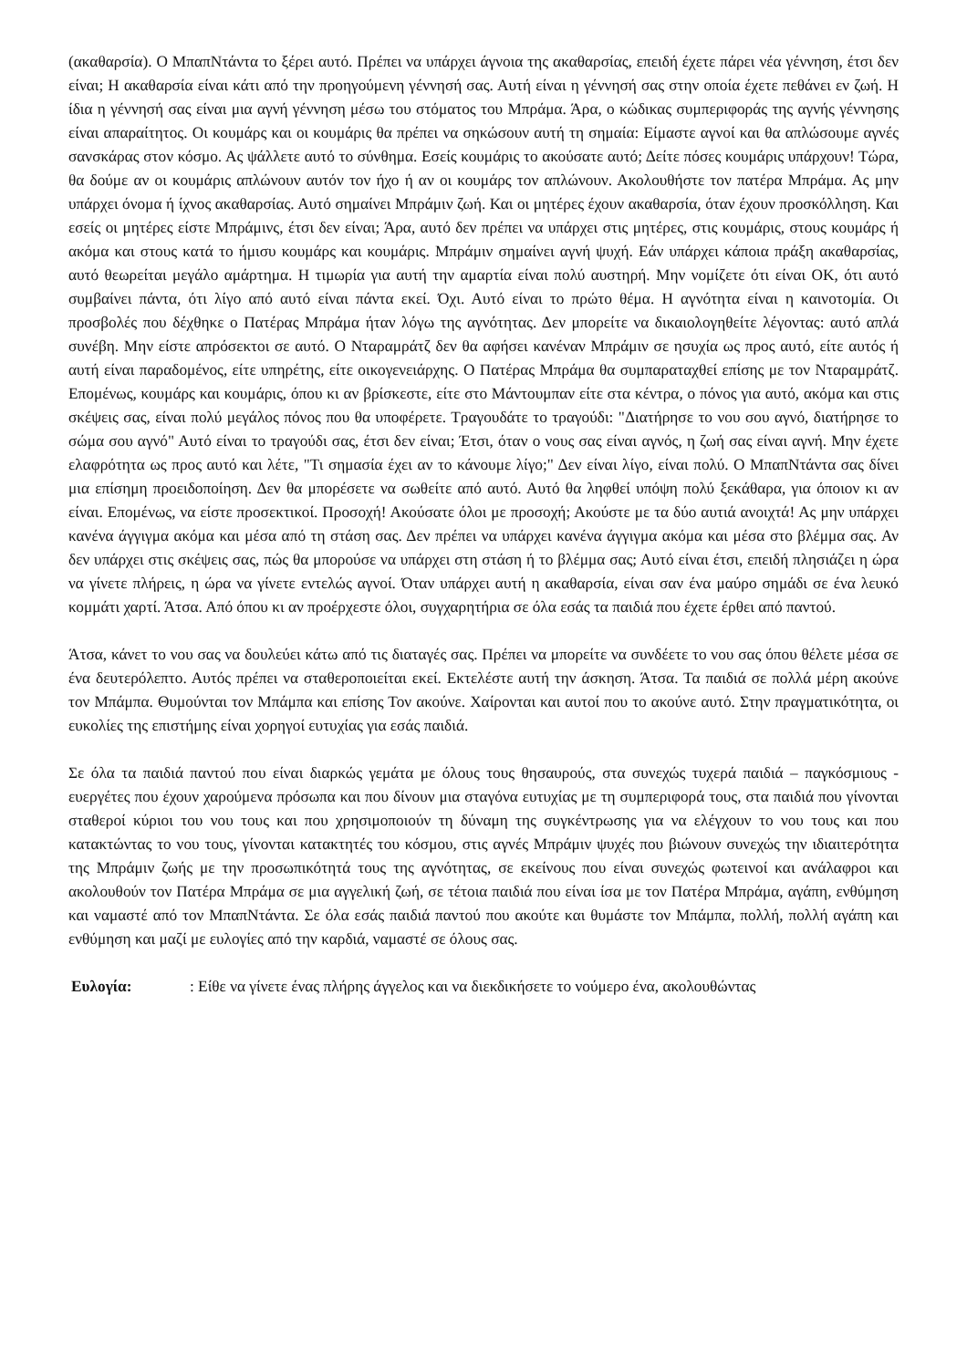(ακαθαρσία). Ο ΜπαπΝτάντα το ξέρει αυτό. Πρέπει να υπάρχει άγνοια της ακαθαρσίας, επειδή έχετε πάρει νέα γέννηση, έτσι δεν είναι; Η ακαθαρσία είναι κάτι από την προηγούμενη γέννησή σας. Αυτή είναι η γέννησή σας στην οποία έχετε πεθάνει εν ζωή. Η ίδια η γέννησή σας είναι μια αγνή γέννηση μέσω του στόματος του Μπράμα. Άρα, ο κώδικας συμπεριφοράς της αγνής γέννησης είναι απαραίτητος. Οι κουμάρς και οι κουμάρις θα πρέπει να σηκώσουν αυτή τη σημαία: Είμαστε αγνοί και θα απλώσουμε αγνές σανσκάρας στον κόσμο. Ας ψάλλετε αυτό το σύνθημα. Εσείς κουμάρις το ακούσατε αυτό; Δείτε πόσες κουμάρις υπάρχουν! Τώρα, θα δούμε αν οι κουμάρις απλώνουν αυτόν τον ήχο ή αν οι κουμάρς τον απλώνουν. Ακολουθήστε τον πατέρα Μπράμα. Ας μην υπάρχει όνομα ή ίχνος ακαθαρσίας. Αυτό σημαίνει Μπράμιν ζωή. Και οι μητέρες έχουν ακαθαρσία, όταν έχουν προσκόλληση. Και εσείς οι μητέρες είστε Μπράμινς, έτσι δεν είναι; Άρα, αυτό δεν πρέπει να υπάρχει στις μητέρες, στις κουμάρις, στους κουμάρς ή ακόμα και στους κατά το ήμισυ κουμάρς και κουμάρις. Μπράμιν σημαίνει αγνή ψυχή. Εάν υπάρχει κάποια πράξη ακαθαρσίας, αυτό θεωρείται μεγάλο αμάρτημα. Η τιμωρία για αυτή την αμαρτία είναι πολύ αυστηρή. Μην νομίζετε ότι είναι ΟΚ, ότι αυτό συμβαίνει πάντα, ότι λίγο από αυτό είναι πάντα εκεί. Όχι. Αυτό είναι το πρώτο θέμα. Η αγνότητα είναι η καινοτομία. Οι προσβολές που δέχθηκε ο Πατέρας Μπράμα ήταν λόγω της αγνότητας. Δεν μπορείτε να δικαιολογηθείτε λέγοντας: αυτό απλά συνέβη. Μην είστε απρόσεκτοι σε αυτό. Ο Νταραμράτζ δεν θα αφήσει κανέναν Μπράμιν σε ησυχία ως προς αυτό, είτε αυτός ή αυτή είναι παραδομένος, είτε υπηρέτης, είτε οικογενειάρχης. Ο Πατέρας Μπράμα θα συμπαραταχθεί επίσης με τον Νταραμράτζ. Επομένως, κουμάρς και κουμάρις, όπου κι αν βρίσκεστε, είτε στο Μάντουμπαν είτε στα κέντρα, ο πόνος για αυτό, ακόμα και στις σκέψεις σας, είναι πολύ μεγάλος πόνος που θα υποφέρετε. Τραγουδάτε το τραγούδι: "Διατήρησε το νου σου αγνό, διατήρησε το σώμα σου αγνό" Αυτό είναι το τραγούδι σας, έτσι δεν είναι; Έτσι, όταν ο νους σας είναι αγνός, η ζωή σας είναι αγνή. Μην έχετε ελαφρότητα ως προς αυτό και λέτε, "Τι σημασία έχει αν το κάνουμε λίγο;" Δεν είναι λίγο, είναι πολύ. Ο ΜπαπΝτάντα σας δίνει μια επίσημη προειδοποίηση. Δεν θα μπορέσετε να σωθείτε από αυτό. Αυτό θα ληφθεί υπόψη πολύ ξεκάθαρα, για όποιον κι αν είναι. Επομένως, να είστε προσεκτικοί. Προσοχή! Ακούσατε όλοι με προσοχή; Ακούστε με τα δύο αυτιά ανοιχτά! Ας μην υπάρχει κανένα άγγιγμα ακόμα και μέσα από τη στάση σας. Δεν πρέπει να υπάρχει κανένα άγγιγμα ακόμα και μέσα στο βλέμμα σας. Αν δεν υπάρχει στις σκέψεις σας, πώς θα μπορούσε να υπάρχει στη στάση ή το βλέμμα σας; Αυτό είναι έτσι, επειδή πλησιάζει η ώρα να γίνετε πλήρεις, η ώρα να γίνετε εντελώς αγνοί. Όταν υπάρχει αυτή η ακαθαρσία, είναι σαν ένα μαύρο σημάδι σε ένα λευκό κομμάτι χαρτί. Άτσα. Από όπου κι αν προέρχεστε όλοι, συγχαρητήρια σε όλα εσάς τα παιδιά που έχετε έρθει από παντού.
Άτσα, κάνετ το νου σας να δουλεύει κάτω από τις διαταγές σας. Πρέπει να μπορείτε να συνδέετε το νου σας όπου θέλετε μέσα σε ένα δευτερόλεπτο. Αυτός πρέπει να σταθεροποιείται εκεί. Εκτελέστε αυτή την άσκηση. Άτσα. Τα παιδιά σε πολλά μέρη ακούνε τον Μπάμπα. Θυμούνται τον Μπάμπα και επίσης Τον ακούνε. Χαίρονται και αυτοί που το ακούνε αυτό. Στην πραγματικότητα, οι ευκολίες της επιστήμης είναι χορηγοί ευτυχίας για εσάς παιδιά.
Σε όλα τα παιδιά παντού που είναι διαρκώς γεμάτα με όλους τους θησαυρούς, στα συνεχώς τυχερά παιδιά – παγκόσμιους - ευεργέτες που έχουν χαρούμενα πρόσωπα και που δίνουν μια σταγόνα ευτυχίας με τη συμπεριφορά τους, στα παιδιά που γίνονται σταθεροί κύριοι του νου τους και που χρησιμοποιούν τη δύναμη της συγκέντρωσης για να ελέγχουν το νου τους και που κατακτώντας το νου τους, γίνονται κατακτητές του κόσμου, στις αγνές Μπράμιν ψυχές που βιώνουν συνεχώς την ιδιαιτερότητα της Μπράμιν ζωής με την προσωπικότητά τους της αγνότητας, σε εκείνους που είναι συνεχώς φωτεινοί και ανάλαφροι και ακολουθούν τον Πατέρα Μπράμα σε μια αγγελική ζωή, σε τέτοια παιδιά που είναι ίσα με τον Πατέρα Μπράμα, αγάπη, ενθύμηση και ναμαστέ από τον ΜπαπΝτάντα. Σε όλα εσάς παιδιά παντού που ακούτε και θυμάστε τον Μπάμπα, πολλή, πολλή αγάπη και ενθύμηση και μαζί με ευλογίες από την καρδιά, ναμαστέ σε όλους σας.
Ευλογία: : Είθε να γίνετε ένας πλήρης άγγελος και να διεκδικήσετε το νούμερο ένα, ακολουθώντας